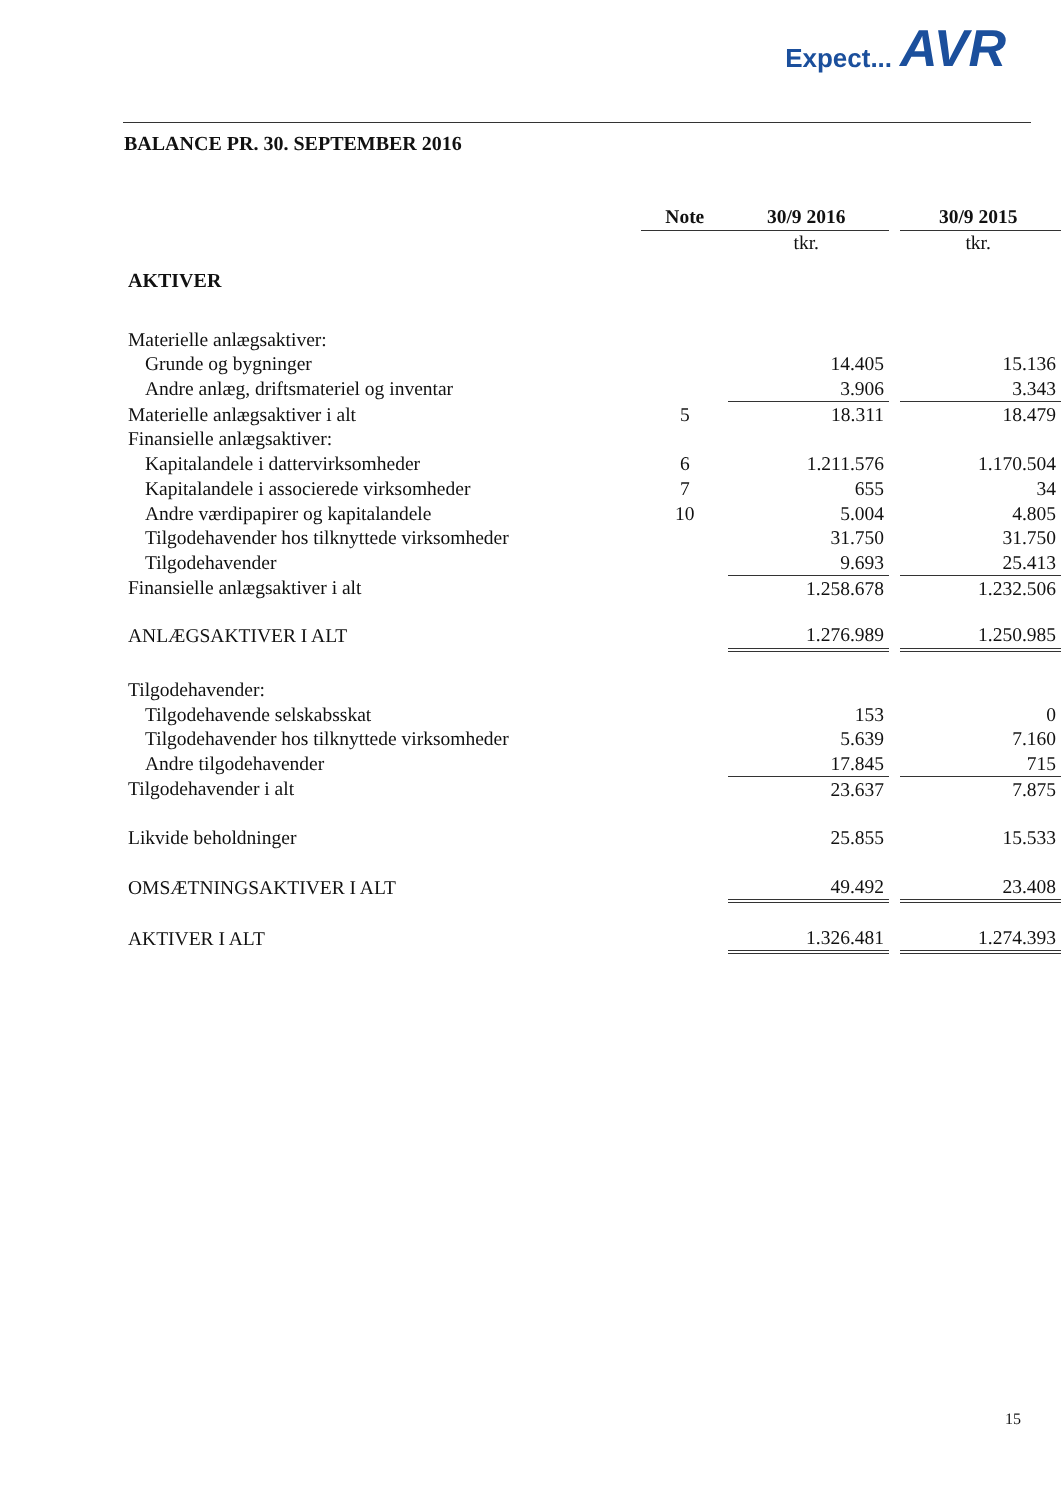Expect... AVR
BALANCE PR. 30. SEPTEMBER 2016
| | Note | 30/9 2016 | | 30/9 2015 |
| --- | --- | --- | --- | --- |
| | | tkr. | | tkr. |
| AKTIVER | | | | |
| Materielle anlægsaktiver: | | | | |
| Grunde og bygninger | | 14.405 | | 15.136 |
| Andre anlæg, driftsmateriel og inventar | | 3.906 | | 3.343 |
| Materielle anlægsaktiver i alt | 5 | 18.311 | | 18.479 |
| Finansielle anlægsaktiver: | | | | |
| Kapitalandele i dattervirksomheder | 6 | 1.211.576 | | 1.170.504 |
| Kapitalandele i associerede virksomheder | 7 | 655 | | 34 |
| Andre værdipapirer og kapitalandele | 10 | 5.004 | | 4.805 |
| Tilgodehavender hos tilknyttede virksomheder | | 31.750 | | 31.750 |
| Tilgodehavender | | 9.693 | | 25.413 |
| Finansielle anlægsaktiver i alt | | 1.258.678 | | 1.232.506 |
| ANLÆGSAKTIVER I ALT | | 1.276.989 | | 1.250.985 |
| Tilgodehavender: | | | | |
| Tilgodehavende selskabsskat | | 153 | | 0 |
| Tilgodehavender hos tilknyttede virksomheder | | 5.639 | | 7.160 |
| Andre tilgodehavender | | 17.845 | | 715 |
| Tilgodehavender i alt | | 23.637 | | 7.875 |
| Likvide beholdninger | | 25.855 | | 15.533 |
| OMSÆTNINGSAKTIVER I ALT | | 49.492 | | 23.408 |
| AKTIVER I ALT | | 1.326.481 | | 1.274.393 |
15